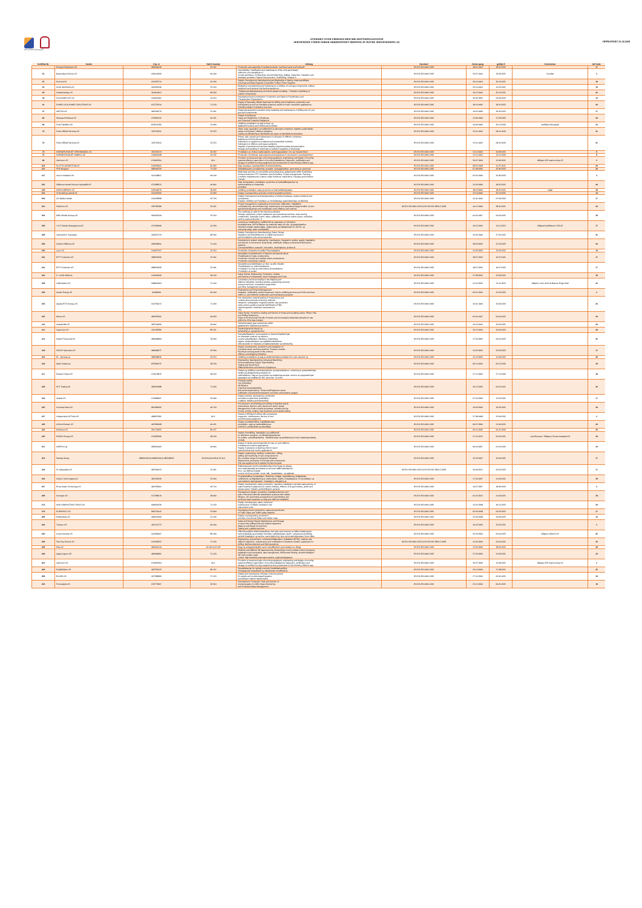Dovre Sertifisering AS
OVERSIKT OVER FIRMAER MED MILJØSTYRINGSSYSTEM
SERTIFISERT UNDER NORSK AKKREDITERT ORDNING AV DOVRE SERTIFISERING AS
OPPDATERT 23.10.2020
| Sertifikat Nr. | Kunde | Org. nr | NACE-bransje | Omfang | Standard | Første gang | gyldig til | Kommentar | IAF kode |
| --- | --- | --- | --- | --- | --- | --- | --- | --- | --- |
| | Energos Equipment AS | 985661030 | 25.110 | Production and assembly of welded products, machined parts and hydraulic | NS-EN ISO 9001:2015 | 18.01.1993 | 18.02.2023 | | 17 |
| 10 | Beerenberg Service AS | 926146459 | 09.109 | New building, modification and maintenance of the oil & gas industry within the core disciplines of: Access technique, Architectural, Decommissioning, Habitat, Inspection, Insulation and insulation products, Passive fire protection, Scaffolding, Subsea in | NS-EN ISO 9001:2015 | 25.07.1994 | 25.06.2021 | Ny tekst | 2 |
| 15 | Comrod AS | 934335724 | 26.300 | Design, Development, Manufacturing and Marketing of: Marine Antennas Military Antennas and Mast Systems Composite Profiles Power Supplies | NS-EN ISO 9001:2015 | 20.10.1994 | 26.10.2021 | | 19 |
| 16 | North Well Gefro AS | 993025046 | 33.120 | Marketing, manufacturing and maintenance of drilling, oil and gas components, subsea equipment and general mechanical equipment. | NS-EN ISO 9001:2015 | 25.10.1994 | 12.02.2021 | | 18 |
| 18 | Industriverktøy AS | 991154612 | 68.209 | - Design and Manufacturing of tools for plastic moulding. - Precision machining of custom components. | NS-EN ISO 9001:2015 | 19.12.1994 | 25.10.2021 | | 32 |
| 33 | HALLINGPLAST AS | 919522461 | 22.210 | Development and Construction, Production and Sales of Polyethylene and Polypropylene Pipesystems. | NS-EN ISO 9001:2015 | 30.05.1995 | 05.06.2022 | | 14 |
| 41 | RAMEX AS & RAMEX SOLUTIONS AS | 917279314 | 71.129 | Supply of Speciality oilfield chemicals for drilling and completions, production and hydrotesting as well as Swellable elastomer seals for lower completion applications, including related consultancy services. | NS-EN ISO 9001:2015 | 18.10.1995 | 18.10.2022 | | 34 |
| 57 | WEPCO AS | 981659570 | 33.110 | Design,development,manufact uring,marketing and maintenance of drilling and oil- and gas-well components | NS-EN ISO 9001:2015 | 19.03.1996 | 30.05.2023 | | 17 |
| 64 | Wenaas Workwear AS | 976502132 | 46.421 | Design of Workwear Sales and Distribution of Workwear and Personal Protective Equipment | NS-EN ISO 9001:2015 | 14.06.1996 | 17.06.2023 | | 29 |
| 66 | Foss Fabrikker AS | 819244782 | 31.090 | Utvikling, produksjon og salg av bad- og kjøkkeninnredning samt tilhørende produkter | NS-EN ISO 9001:2015 | 19.06.1996 | 20.12.2020 | sertifikat forlengelse | 23 |
| 70 | Swire Oilfield Services AS | 935793211 | 52.223 | Utleie, salg, reparasjon og vedlikehold av alle typer containere, baskets og kjemikalie- tanker som brukes i offshore industrien. Lagring og håndtering av kjemikalier på vegne av kjemikalie leverandører. | NS-EN ISO 9001:2015 | 15.11.1993 | 08.11.2020 | | 31 |
| 70 | Swire Oilfield Services AS | 935793211 | 52.223 | Rental, sale, repairs and maintenance of all types of offshore containers, baskets and chemicals tanks Fabrication of equipment containers and pressurised modules Fabrication of offshore work space solutions Supplier of products and services detailing electrical trades and automation Storage and handling of chemicals on behalf of suppliers of chemicals | NS-EN ISO 9001:2015 | 15.11.1993 | 08.11.2020 | | 31 |
| 73 | NORGESVINDUET SVENNINGDAL AS | 952301179 | 16.232 | Produksjon av vinduer, balkongdører og binngangsdører i tre og i tre/aluminium. | NS-EN ISO 9001:2015 | 12.12.1993 | 20.06.2021 | | 6 |
| 74 | NORGESVINDUET BJØRLO AS | 910646168 | 16.232 | Production of windows, balconydoors and backdoors in wood and in wood/aluminium. | NS-EN ISO 9001:2015 | 13.12.1993 | 13.12.2020 | | 6 |
| 99 | Intermoor AS | 970997954 | 09.1 | Provision of rental and sale of mooring equipment, engineering and design of mooring systems,offshore supervision of mooring installations, inspection, certification and storage of certified mooring equipment and accessories for the following offshore app | NS-EN ISO 9001:2015 | 30.07.2009 | 12.06.2021 | tidligere IOS Intermooring AS | 2 |
| 104 | SLÅTTO MARKETING AS | 910559001 | 46.390 | Kjøp og salg av næringsmidler til storhusholdning | NS-EN ISO 9001:2015 | 08.02.1998 | 11.07.2021 | | 29 |
| 122 | PDS Gruppen | 980361330 | 71.129 | Arkitekttjenester, prosjektering, prosjekt- og byggeledelse, samt utleie av personell | NS-EN ISO 9001:2015 | 07.08.1995 | 15.06.2022 | | 34 |
| 137 | Isonor Industrier AS | 921418817 | 09.109 | Multi-trade services on new-builds and maintenance assignments within Scaffolding, Surface treatment, PFP, Insulation and Furnishing. Project management, Planning, Condition Assessments, Custom made Solutions, Inspections, Facades and Architect. Rentals, | NS-EN ISO 9001:2015 | 03.03.1996 | 25.06.2023 | | 2 |
| 145 | Offshore Industri Service Hydraulikk AS | 974368512 | 46.694 | Salg, konstruksjon, produksjon og service av hydraulikksystemer og sammenstilling av mekaniske produkter. | NS-EN ISO 9001:2015 | 13.03.1999 | 18.03.2021 | | 29 |
| 149 | NOHA NORWAY AS | 945429070 | 28.290 | Utvikling, produksjon, salg og service av brannslokkingsutstyr. | NS-EN ISO 9001:2015 | 18.03.2000 | 18.03.2021 | Utgår | 18 |
| 154 | IV Moulding Leksvik AS | 924435305 | 22.290 | Design, manufacturing and sale of technical plastic products. | NS-EN ISO 9001:2015 | 13.10.2000 | 25.10.2021 | | 14 |
| 160 | AS Spilka Industri | 916155808 | 25.720 | Design, Development and Manufacturing of window hardware, system solutions and accessories. (Design, Utvikling og Produksjon av vindusbeslag, systemløsninger og tilbehør) | NS-EN ISO 9001:2015 | 11.02.1992 | 07.06.2022 | | 17 |
| 161 | Fabricom AS | 955782186 | 30.113 | Project management, engineering, procurement, fabrication, installation, commissioning, decommissioning, maintenance and operational support within oil and gas field development and modification work offshore and onshore. | NS-EN ISO 9001:2015 & NS-EN ISO 3834-2:2005 | 16.12.1996 | 28.01.2021 | | 20 |
| 164 | MRC Global Norway AS | 996335429 | 33.120 | The certificate is valid for the following activities: Storage, equipment, project assistance and operational services, engi-neering, construction, materials control, sales, calibration, predictive mainte-nance, workshop service, parts production, fi | NS-EN ISO 9001:2015 | 04.04.1997 | 04.04.2021 | | 18 |
| 183 | I O S Tubular Management AS | 971056606 | 24.200 | Levering av maskinering, vedlikehold og reparasjon av foringsrør, produksjonsrør, OCTG tilbehør og roterende utstyr for olje- og gassindustrien. Arbeidet omfatter også innkjøp, oppbevaring og frakttjenester for OCTG- og roterende utstyr, samt overflatebeh | NS-EN ISO 9001:2015 | 19.11.2002 | 11.11.2022 | tidligere bedriftsnavn ITM AS | 17 |
| 188 | Interwell AS, Stavanger | 995927470 | 68.209 | Design, Development, Manufacturing, Sales, Rental, Operation and Refurbishment of oilfield Intervention and Completion tools and accessories. | NS-EN ISO 9001:2015 | 19.03.1999 | 27.02.2021 | | 32 |
| 189 | Unitech Offshore AS | 966528591 | 71.129 | Development, system engineering, manufacture, integration, testing, supply, installation and service of connectors, flying leads, umbilicals, subsea controls and intervention systems. Concept definition, research, innovation, development, product & | NS-EN ISO 9001:2015 | 28.03.2003 | 21.10.2023 | | 34 |
| 190 | Lycro AS | 919970707 | 22.210 | Production of injection moulded Thermoplastics. | NS-EN ISO 9001:2015 | 23.05.2003 | 23.05.2021 | | 14 |
| 192 | RPT Production AS | 980874656 | 25.110 | Specialists in prefabrication of titanium and special alloys Prefabrication of pipe constructions Production of small and medium-sized constructions Production of pressure vessels. | NS-EN ISO 9001:2015 | 18.07.2003 | 16.07.2021 | | 17 |
| 192 | RPT Production AS | 980874656 | 25.110 | Spesialist på prefabrikasjon av titan og edle metaller. Prefabrikasjon av rørkonstruksjoner. Produksjon av små og mellomstore konstruksjoner. Produksjon av tanker. | NS-EN ISO 9001:2015 | 18.07.2003 | 16.07.2021 | | 17 |
| 193 | K. LUND Offshore | 914040620 | 28.130 | Sales, Rental, Engineering, Production, Testing and Service of Compressor, Dryer Packages and Tools. | NS-EN ISO 9001:2015 | 27.08.2003 | 22.06.2021 | | 18 |
| 198 | LMG Marine AS | 998645964 | 71.129 | Consultancy services relating to the shipping and offshore industries, including studies, engineering services, surveyor services, construction supervision and other management services | NS-EN ISO 9001:2015 | 24.11.2003 | 24.11.2021 | tidligere Lund, Mohr & Giæver-Enger Mari | 34 |
| 199 | Kaefer Energy AS | 91060819 | 09.109 | Engineering and Project Management. Insulation, scaffolding, surface treatment, interior outfitting services and HVAC services within on- and offshore construction and maintenance projects. | NS-EN ISO 9001:2015 | 05.01.2004 | 21.02.2022 | | 2 |
| 200 | Applus RTD Norway AS | 943759472 | 71.200 | Non-destructive material testing of metal pieces and constructions using the following methods: ultrasonic, radiography, magnetic particle, dye penetrant, eddy current, positive material identification (PMI), visuel inspection, hardness measurement. Thir | NS-EN ISO 9001:2015 | 16.01.1996 | 15.09.2022 | | 34 |
| 205 | Mento AS | 980376591 | 46.630 | Sales Rental, Production, testing and Service of Hoses and Coupling valves, Filters, Pipe and Drilling Equipment. Sales of Enviromental Friendly Products and Consumption Materials primarily for use within the Oil & Gas Industry | NS-EN ISO 9001:2015 | 04.04.1997 | 04.04.2022 | | 29 |
| 210 | Vestteknikk AS | 987541849 | 46.694 | Technical safety gear and service within gasdetection respiratory protection | NS-EN ISO 9001:2015 | 10.10.2004 | 20.03.2021 | | 29 |
| 212 | Argus Syn AS | 911798786 | 86.221 | Synskorrigerende kirurgi og behandling av øyesykdommer | NS-EN ISO 9001:2015 | 22.12.2004 | 20.03.2023 | | 36 |
| 214 | Hytech Personnel AS | 986906800 | 78.200 | Samarbeidspartner og leverandør av bemanningsløsninger for industrien onshore og offshore. Leverer arbeidsledere, teknikere, mekanikere, riggere, hjelpearbeidere og logistikkmedarbeidere. Våre tjenester er vikariater, prosjektansettelser og rekruttering. | NS-EN ISO 9001:2015 | 17.03.2002 | 09.03.2023 | | 35 |
| 218 | PARAT Halvorsen AS | 986908277 | 25.300 | Design, development, production and installation of: Complete steam and heat systems. Pressure vessels. Electrical control panels for the onshore, offshore and shipping industries | NS-EN ISO 9001:2015 | 13.05.2005 | 22.05.2023 | | 17 |
| 224 | EL - tjeneste as | 986568816 | 43.210 | Utvikling, produksjon og salg av elektrotekniske produkter til e-verk, televerk og | NS-EN ISO 9001:2015 | 12.10.2005 | 14.09.2023 | | 28 |
| 226 | Malm Orstad as | 837804272 | 28.229 | Engineering, Manufacturing, Advanced Machining, Re-manufacturing, Repair, Clad Welding, Testing and Servicing of Offshore/Onshore and Defence Equipment. | NS-EN ISO 9001:2015 | 05.12.2005 | 05.12.2020 | | 18 |
| 227 | Eureka Pumps AS | 979479875 | 28.130 | Design og utvikling av pumpesystemer, pumpeseleksjoner, vurdering av pumpeløsninger, studier på eksisterende prosesser for optimalisering. Salg av nye pumper og erstatnings-pumper, service og oppgraderinger, reparasjon og vedlikehold, MC, precomm. & comm | NS-EN ISO 9001:2015 | 27.12.2005 | 27.12.2020 | | 18 |
| 228 | NPT Testing AS | 985203288 | 71.200 | Pressure testing Hot oil flushing Oil filtration Chemical cleaning/pickling Bolt tensioning/torquing * Personnel/Equipment rental Calibration of pressure/temperature recorders and pressure gauges | NS-EN ISO 9001:2015 | 30.12.2005 | 04.01.2021 | | 34 |
| 234 | Alustar AS | 970968997 | 25.990 | Design, training, development, production and sales of aluminium scaffolding. Logistics, building and dismantling | NS-EN ISO 9001:2015 | 07.04.2006 | 12.03.2021 | | 17 |
| 235 | Sverdrup Steel AS | 862380592 | 46.720 | Procurement, stockholding and cutting of stainless steels, nickel alloys, titanium, alloy steels and carbon steels. Management of sub-contract processes, including boring, honing, turning, forging, heat treatment and material testing | NS-EN ISO 9001:2015 | 10.05.2006 | 10.05.2021 | | 29 |
| 237 | Independent Oil Tools AS | 989675281 | 09.1 | Rental of drill pipe & tubing with accessories. Inspection, maintenance, service of own and third party equipment | NS-EN ISO 9001:2015 | 27.08.1998 | 22.06.2021 | | 2 |
| 238 | UniformPartner AS | 967843008 | 46.421 | Design, produktutvikling, logistikktjenester, produksjon, salg og markedsføring av uniformer, profilantrekk og arbeidstøy | NS-EN ISO 9001:2015 | 06.07.2006 | 21.09.2021 | | 29 |
| 244 | Muritunet AS | 961721652 | 86.107 | | NS-EN ISO 9001:2015 | 09.11.2006 | 09.11.2020 | | 35 |
| 245 | ROXEL Energy AS | 979487606 | 28.229 | Design, fremstilling, installasjon og vedlikehold av strukturer, transport- og håndteringssystemer for enhets- og bulkhåndtering . Elektrisk utstyr og sertifisering for bruk i eksplosjonsfarlig område | NS-EN ISO 9001:2015 | 27.11.2015 | 02.02.2021 | nytt firmanavn Tidligere ( Roxel Aanestad AS | 18 |
| 251 | NORFLO as | 985901465 | 46.694 | Supply of valves and accessories for use on- and offshore, in subsea and marine applications. Supply of pressure containing units for use in petrochemical and marine applications | NS-EN ISO 9001:2015 | 09.02.2007 | 01.02.2022 | | 29 |
| 253 | Stamas Group | 983821030 & 990897409 & 982248043 | 25.620 & 46.630 & 25.110 | Design, engineering, welding, construction, milling, lathing and machining of new components for the complete range of mechanical industries. Maintenance and repair of oil & gas well components, Sub sea equipment and topside mechanical parts | NS-EN ISO 9001:2015 | 12.03.2007 | 10.09.2021 | | 17 |
| 256 | SL Mekaniske AS | 987054913 | 25.110 | Stålentreprenør med hovedvirksomhet innen bygg og anlegg, men også betydelig leverandør av alt innen stålkonstruksjoner til on- og offshore industri. Leverer alt innen prefab., sveis, stål-, fasadeplater-, og takplater | NS-EN ISO 9001:2015 & NS-EN ISO 3834-2:2005 | 29.06.2012 | 05.03.2022 | | 17 |
| 263 | OneCo Technologies AS | 981315626 | 33.200 | Produktutvikling, konstruksjon, tilvirkning, innkjøp, resertifisering, idriftsettelse, vedlikehold, og digitalisering av elektrotavler, elektro innstallasjoner, EX produksjon og automatiserte styringsystem. Installasjon, utbygging og | NS-EN ISO 9001:2015 | 17.04.2007 | 14.09.2021 | | 18 |
| 267 | Enwa Water Technology AS | 981335961 | 46.740 | Design, development, sales, production, operation, installation and after sales service of water treatment equipment for marine industry, offshore oil & gas industry, public and private sector, industry and buildings in general. | NS-EN ISO 9001:2015 | 10.07.2007 | 18.06.2023 | | 2 |
| 268 | Norwater AS | 974788470 | 28.990 | Development, design, production, installation/service and sale of Reverse Osmosis desalination systems with related filtration, UV and dosing accessories for total drinking and technical water treatment on ship and offshore installation | NS-EN ISO 9001:2015 | 01.02.2013 | 11.09.2021 | | 18 |
| 274 | NOV COMPLETION TOOLS AS | 990624526 | 71.129 | Design, development, sales, rental and maintenance of oilfield completion and intervention tools. | NS-EN ISO 9001:2015 | 15.01.2008 | 16.12.2022 | | 34 |
| 279 | EUROSKILT AS | 890729142 | 25.990 | Development and construction, sales and production of Traffic Signs and Traffic safety Material | NS-EN ISO 9001:2015 | 03.03.2008 | 03.03.2023 | | 17 |
| 288 | Rubberstyle AS | 980243400 | 22.190 | Design, manufacturing, production and sale of technical rubber and rubber-mats | NS-EN ISO 9001:2015 | 23.09.2008 | 29.09.2023 | | 14 |
| 294 | Toolserv AS | 991711775 | 09.109 | Sales and Rental, Repair, Maintenance and Storage of down-hole drilling tools and related equipment, Make up and Break out services, Testing and Logistics services | NS-EN ISO 9001:2015 | 16.02.2009 | 22.02.2021 | | 2 |
| 295 | Avarn Security AS | 943184097 | 80.200 | Offentlig godkjent sikkerhetsselskap med salg og leveranser av sikker-hetstjenester, serviceoppdrag og produkter herunder vektertjenester, alarm- og kameraovervåking, teknisk installasjon og service, samt rådgivning, kurs og konsulenttjenester innen sikke | NS-EN ISO 9001:2015 | 25.03.2009 | 02.04.2023 | tidligere NOKAS AS | 35 |
| 296 | Sub Sea Service AS | 912039552 | 71.129 | Engineering, procurement, construction/fabrication, installation (EPCI), onshore and offshore inspection, maintenance and modification of pressure vessels, equipment for drilling, field development and field operations. | NS-EN ISO 9001:2015 & NS-EN ISO 3834-2:2005 | 24.04.2009 | 24.04.2021 | | 34 |
| 298 | Risa AS | 980404129 | 42.110 & 43.120 | Bygg og anleggsprosjekter samt veivedlikehold og produksjon av tilslag | NS-EN ISO 9001:2015 | 12.05.2009 | 28.05.2021 | | 28 |
| 299 | Apply Capnor AS | 980364801 | 71.129 | Onshore and offshore 3D laserscanning, dimensional control, prefab control, surveying, registration and processing, data management, WEB portal hosting, as-built intelligent 3D CAD models, clash control, high resolution panorama photos, engineeringsupport | NS-EN ISO 9001:2015 | 27.05.2009 | 21.06.2021 | | 34 |
| 302 | Intermoor AS | 970997954 | 09.1 | Provision of rental and sale of mooring equipment, engineering and design of mooring systems,offshore supervision of mooring installations, inspection, certification and storage of certified mooring equipment and accessories for the following offshore app | NS-EN ISO 9001:2015 | 30.07.2009 | 12.06.2021 | tidligere IOS Intermooring AS | 2 |
| 306 | Evjeklinikken AS | 987552433 | 86.107 | Spesialistsenter for sykelig overvekt, livsstilsbehandling, forebyggende helsearbeid og arbeidsrettet rehabilitering | NS-EN ISO 9001:2015 | 30.10.2009 | 17.08.2021 | | 35 |
| 308 | ELCOR AS | 957382800 | 27.120 | Design and manufacture all types of electro panels, Ex panels and module-based systems according to custom requirements | NS-EN ISO 9001:2015 | 27.11.2009 | 02.01.2021 | | 19 |
| 310 | ProAnalysis AS | 976773667 | 26.510 | Development, Production, Sale and Service of Instrumentation for Oil in Water Monitoring and Produced Water Management | NS-EN ISO 9001:2015 | 23.12.2009 | 09.01.2022 | | 19 |